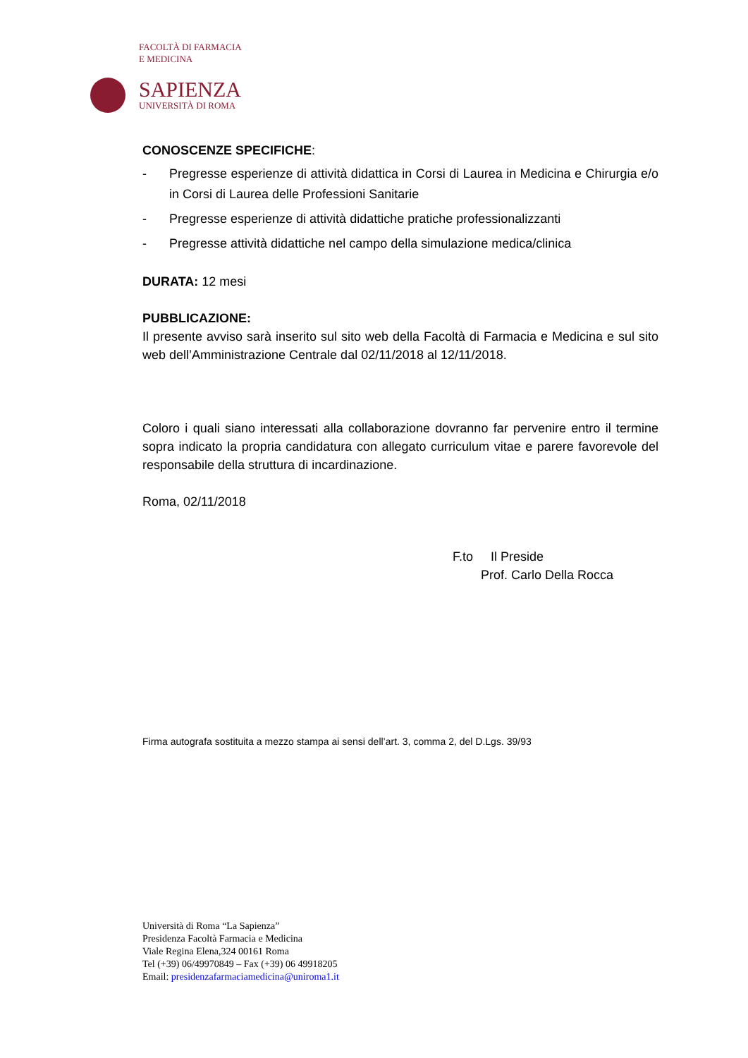FACOLTÀ DI FARMACIA
E MEDICINA
SAPIENZA
UNIVERSITÀ DI ROMA
CONOSCENZE SPECIFICHE:
- Pregresse esperienze di attività didattica in Corsi di Laurea in Medicina e Chirurgia e/o in Corsi di Laurea delle Professioni Sanitarie
- Pregresse esperienze di attività didattiche pratiche professionalizzanti
- Pregresse attività didattiche nel campo della simulazione medica/clinica
DURATA: 12 mesi
PUBBLICAZIONE:
Il presente avviso sarà inserito sul sito web della Facoltà di Farmacia e Medicina e sul sito web dell’Amministrazione Centrale dal 02/11/2018 al 12/11/2018.
Coloro i quali siano interessati alla collaborazione dovranno far pervenire entro il termine sopra indicato la propria candidatura con allegato curriculum vitae e parere favorevole del responsabile della struttura di incardinazione.
Roma, 02/11/2018
F.to Il Preside
Prof. Carlo Della Rocca
Firma autografa sostituita a mezzo stampa ai sensi dell’art. 3, comma 2, del D.Lgs. 39/93
Università di Roma “La Sapienza”
Presidenza Facoltà Farmacia e Medicina
Viale Regina Elena,324 00161 Roma
Tel (+39) 06/49970849 – Fax (+39) 06 49918205
Email: presidenzafarmaciamedicina@uniroma1.it